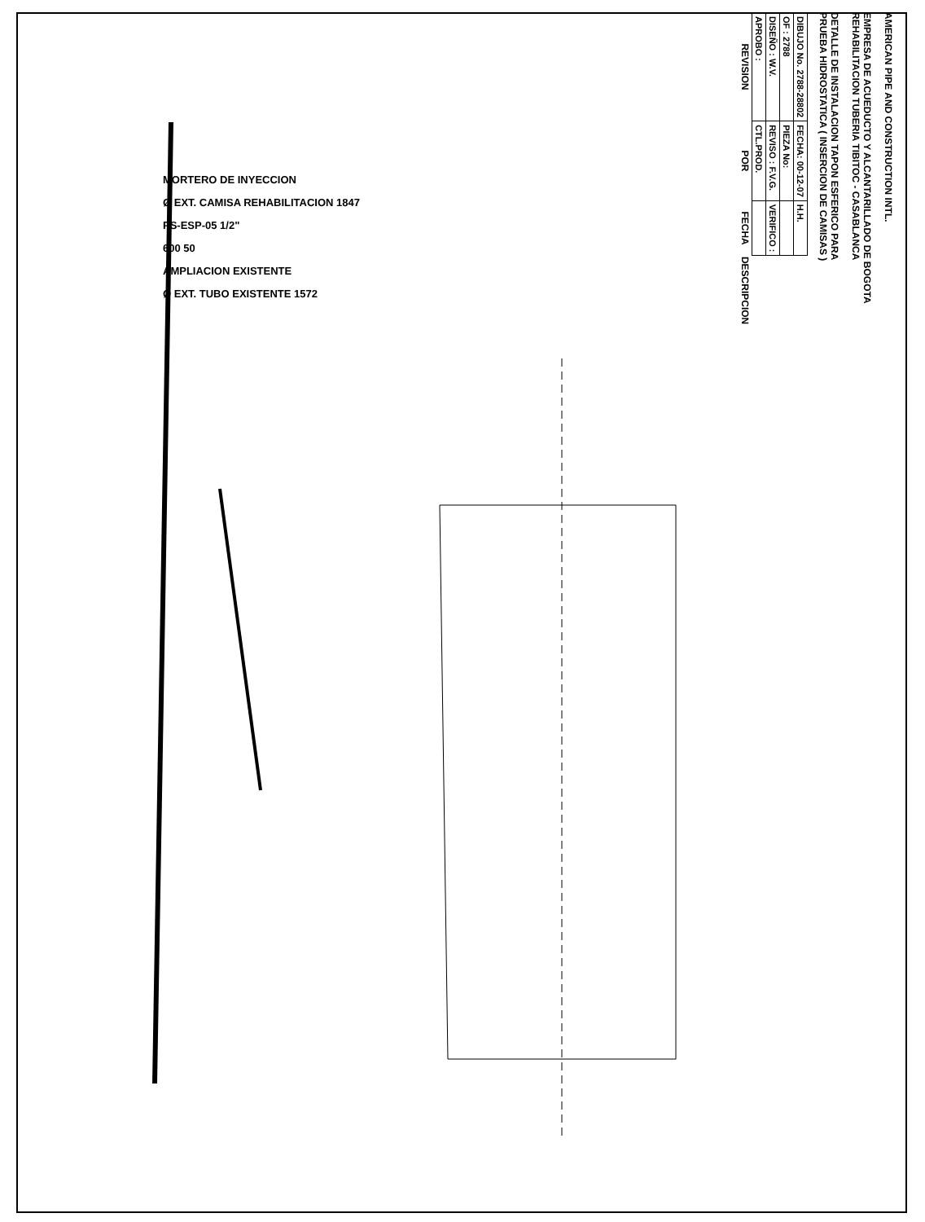MORTERO DE INYECCION
Ø EXT. CAMISA REHABILITACION 1847
PS-ESP-05 1/2"
600 50
AMPLIACION EXISTENTE
Ø EXT. TUBO EXISTENTE 1572
AMERICAN PIPE AND CONSTRUCTION INTL.
EMPRESA DE ACUEDUCTO Y ALCANTARILLADO DE BOGOTA
REHABILITACION TUBERIA TIBITOC - CASABLANCA
DETALLE DE INSTALACION TAPON ESFERICO PARA
PRUEBA HIDROSTATICA ( INSERCION DE CAMISAS )
| DIBUJO No. 2788-28802 | FECHA: 00-12-07 | H.H. | |
| OF : 2788 | PIEZA No: | | |
| DISEÑO : W.V. | REVISO : F.V.G. | VERIFICO : | |
| APROBO : | CTL.PROD. | | |
| REVISION | POR | FECHA | DESCRIPCION |